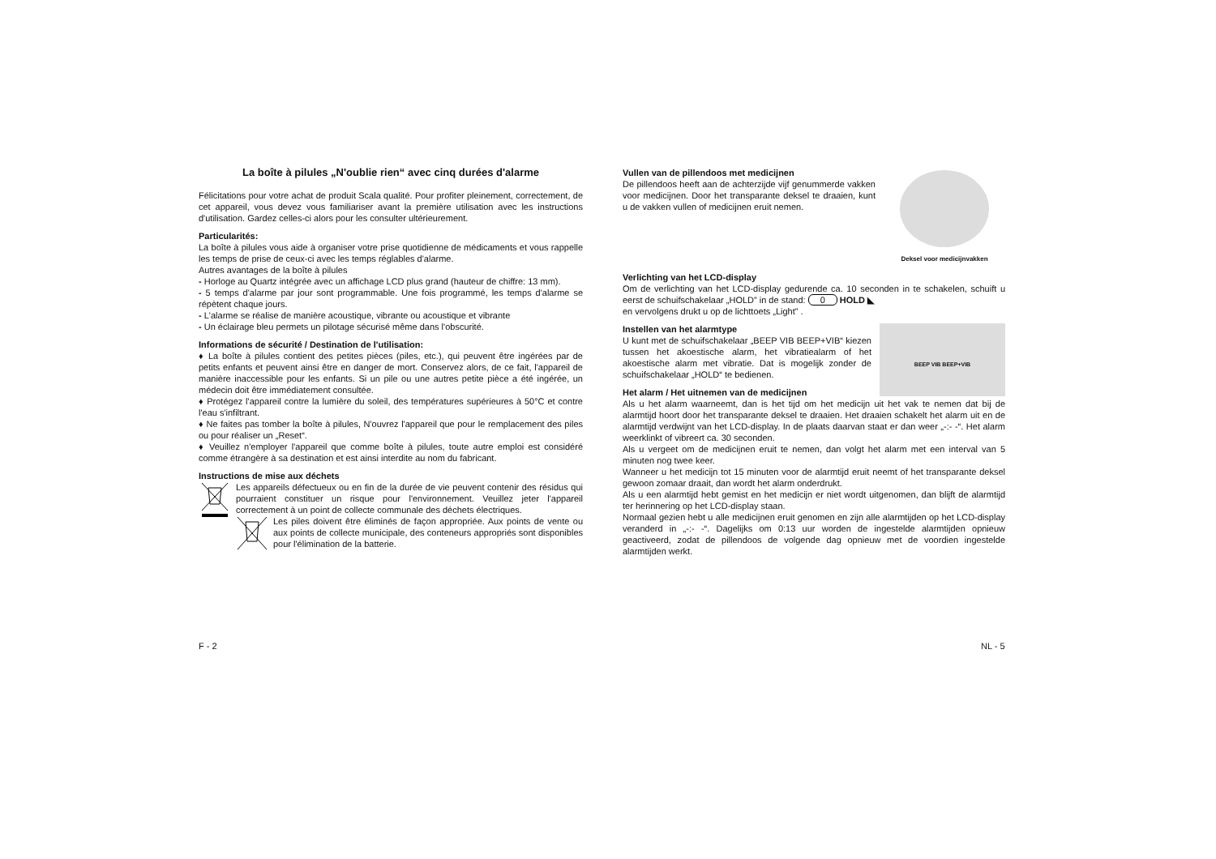La boîte à pilules „N'oublie rien“ avec cinq durées d'alarme
Félicitations pour votre achat de produit Scala qualité. Pour profiter pleinement, correctement, de cet appareil, vous devez vous familiariser avant la première utilisation avec les instructions d'utilisation. Gardez celles-ci alors pour les consulter ultérieurement.
Particularités:
La boîte à pilules vous aide à organiser votre prise quotidienne de médicaments et vous rappelle les temps de prise de ceux-ci avec les temps réglables d'alarme.
Autres avantages de la boîte à pilules
- Horloge au Quartz intégrée avec un affichage LCD plus grand (hauteur de chiffre: 13 mm).
- 5 temps d'alarme par jour sont programmable. Une fois programmé, les temps d'alarme se répètent chaque jours.
- L'alarme se réalise de manière acoustique, vibrante ou acoustique et vibrante
- Un éclairage bleu permets un pilotage sécurisé même dans l'obscurité.
Informations de sécurité / Destination de l'utilisation:
♦ La boîte à pilules contient des petites pièces (piles, etc.), qui peuvent être ingérées par de petits enfants et peuvent ainsi être en danger de mort. Conservez alors, de ce fait, l'appareil de manière inaccessible pour les enfants. Si un pile ou une autres petite pièce a été ingérée, un médecin doit être immédiatement consultée.
♦ Protégez l'appareil contre la lumière du soleil, des températures supérieures à 50°C et contre l'eau s'infiltrant.
♦ Ne faites pas tomber la boîte à pilules, N'ouvrez l'appareil que pour le remplacement des piles ou pour réaliser un „Reset“.
♦ Veuillez n'employer l'appareil que comme boîte à pilules, toute autre emploi est considéré comme étrangère à sa destination et est ainsi interdite au nom du fabricant.
Instructions de mise aux déchets
Les appareils défectueux ou en fin de la durée de vie peuvent contenir des résidus qui pourraient constituer un risque pour l'environnement. Veuillez jeter l'appareil correctement à un point de collecte communale des déchets électriques.
Les piles doivent être éliminés de façon appropriée. Aux points de vente ou aux points de collecte municipale, des conteneurs appropriés sont disponibles pour l'élimination de la batterie.
Deksel voor medicijnvakken
Vullen van de pillendoos met medicijnen
De pillendoos heeft aan de achterzijde vijf genummerde vakken voor medicijnen. Door het transparante deksel te draaien, kunt u de vakken vullen of medicijnen eruit nemen.
Verlichting van het LCD-display
Om de verlichting van het LCD-display gedurende ca. 10 seconden in te schakelen, schuift u eerst de schuifschakelaar „HOLD” in de stand: 0 HOLD ◣
en vervolgens drukt u op de lichttoets „Light” .
BEEP VIB BEEP+VIB
Instellen van het alarmtype
U kunt met de schuifschakelaar „BEEP VIB BEEP+VIB“ kiezen tussen het akoestische alarm, het vibratiealarm of het akoestische alarm met vibratie. Dat is mogelijk zonder de schuifschakelaar „HOLD“ te bedienen.
Het alarm / Het uitnemen van de medicijnen
Als u het alarm waarneemt, dan is het tijd om het medicijn uit het vak te nemen dat bij de alarmtijd hoort door het transparante deksel te draaien. Het draaien schakelt het alarm uit en de alarmtijd verdwijnt van het LCD-display. In de plaats daarvan staat er dan weer „-:- -“. Het alarm weerklinkt of vibreert ca. 30 seconden.
Als u vergeet om de medicijnen eruit te nemen, dan volgt het alarm met een interval van 5 minuten nog twee keer.
Wanneer u het medicijn tot 15 minuten voor de alarmtijd eruit neemt of het transparante deksel gewoon zomaar draait, dan wordt het alarm onderdrukt.
Als u een alarmtijd hebt gemist en het medicijn er niet wordt uitgenomen, dan blijft de alarmtijd ter herinnering op het LCD-display staan.
Normaal gezien hebt u alle medicijnen eruit genomen en zijn alle alarmtijden op het LCD-display veranderd in „-:- -“. Dagelijks om 0:13 uur worden de ingestelde alarmtijden opnieuw geactiveerd, zodat de pillendoos de volgende dag opnieuw met de voordien ingestelde alarmtijden werkt.
F - 2 NL - 5